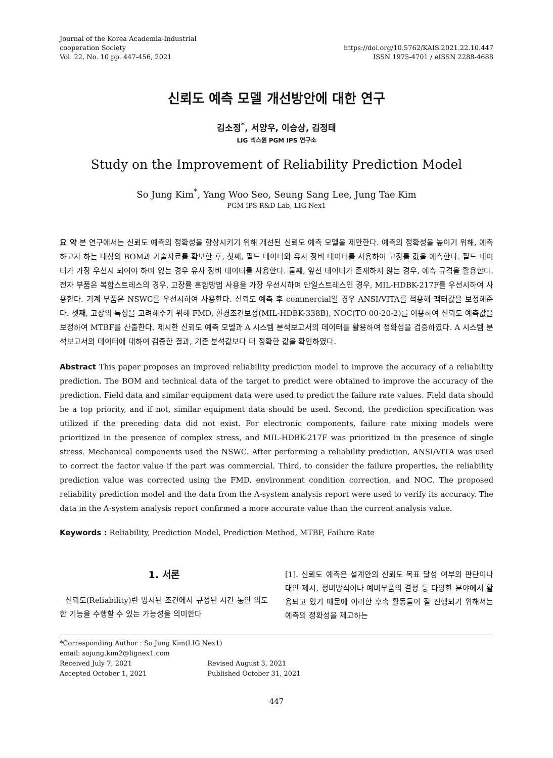Journal of the Korea Academia-Industrial
cooperation Society
Vol. 22, No. 10 pp. 447-456, 2021
https://doi.org/10.5762/KAIS.2021.22.10.447
ISSN 1975-4701 / eISSN 2288-4688
신뢰도 예측 모델 개선방안에 대한 연구
김소정<sup>*</sup>, 서양우, 이승상, 김정태
LIG 넥스원 PGM IPS 연구소
Study on the Improvement of Reliability Prediction Model
So Jung Kim<sup>*</sup>, Yang Woo Seo, Seung Sang Lee, Jung Tae Kim
PGM IPS R&D Lab, LIG Nex1
요 약 본 연구에서는 신뢰도 예측의 정확성을 향상시키기 위해 개선된 신뢰도 예측 모델을 제안한다. 예측의 정확성을 높이기 위해, 예측하고자 하는 대상의 BOM과 기술자료를 확보한 후, 첫째, 필드 데이터와 유사 장비 데이터를 사용하여 고장률 값을 예측한다. 필드 데이터가 가장 우선시 되어야 하며 없는 경우 유사 장비 데이터를 사용한다. 둘째, 앞선 데이터가 존재하지 않는 경우, 예측 규격을 활용한다. 전자 부품은 복합스트레스의 경우, 고장률 혼합방법 사용을 가장 우선시하며 단일스트레스인 경우, MIL-HDBK-217F를 우선시하여 사용한다. 기계 부품은 NSWC를 우선시하여 사용한다. 신뢰도 예측 후 commercial일 경우 ANSI/VITA를 적용해 팩터값을 보정해준다. 셋째, 고장의 특성을 고려해주기 위해 FMD, 환경조건보정(MIL-HDBK-338B), NOC(TO 00-20-2)를 이용하여 신뢰도 예측값을 보정하여 MTBF를 산출한다. 제시한 신뢰도 예측 모델과 A 시스템 분석보고서의 데이터를 활용하여 정확성을 검증하였다. A 시스템 분석보고서의 데이터에 대하여 검증한 결과, 기존 분석값보다 더 정확한 값을 확인하였다.
Abstract This paper proposes an improved reliability prediction model to improve the accuracy of a reliability prediction. The BOM and technical data of the target to predict were obtained to improve the accuracy of the prediction. Field data and similar equipment data were used to predict the failure rate values. Field data should be a top priority, and if not, similar equipment data should be used. Second, the prediction specification was utilized if the preceding data did not exist. For electronic components, failure rate mixing models were prioritized in the presence of complex stress, and MIL-HDBK-217F was prioritized in the presence of single stress. Mechanical components used the NSWC. After performing a reliability prediction, ANSI/VITA was used to correct the factor value if the part was commercial. Third, to consider the failure properties, the reliability prediction value was corrected using the FMD, environment condition correction, and NOC. The proposed reliability prediction model and the data from the A-system analysis report were used to verify its accuracy. The data in the A-system analysis report confirmed a more accurate value than the current analysis value.
Keywords : Reliability, Prediction Model, Prediction Method, MTBF, Failure Rate
1. 서론
신뢰도(Reliability)란 명시된 조건에서 규정된 시간 동안 의도한 기능을 수행할 수 있는 가능성을 의미한다
[1]. 신뢰도 예측은 설계안의 신뢰도 목표 달성 여부의 판단이나 대안 제시, 정비방식이나 예비부품의 결정 등 다양한 분야에서 활용되고 있기 때문에 이러한 후속 활동들이 잘 진행되기 위해서는 예측의 정확성을 제고하는
*Corresponding Author : So Jung Kim(LIG Nex1)
email: sojung.kim2@lignex1.com
| Received July 7, 2021 | Revised August 3, 2021 |
| Accepted October 1, 2021 | Published October 31, 2021 |
447